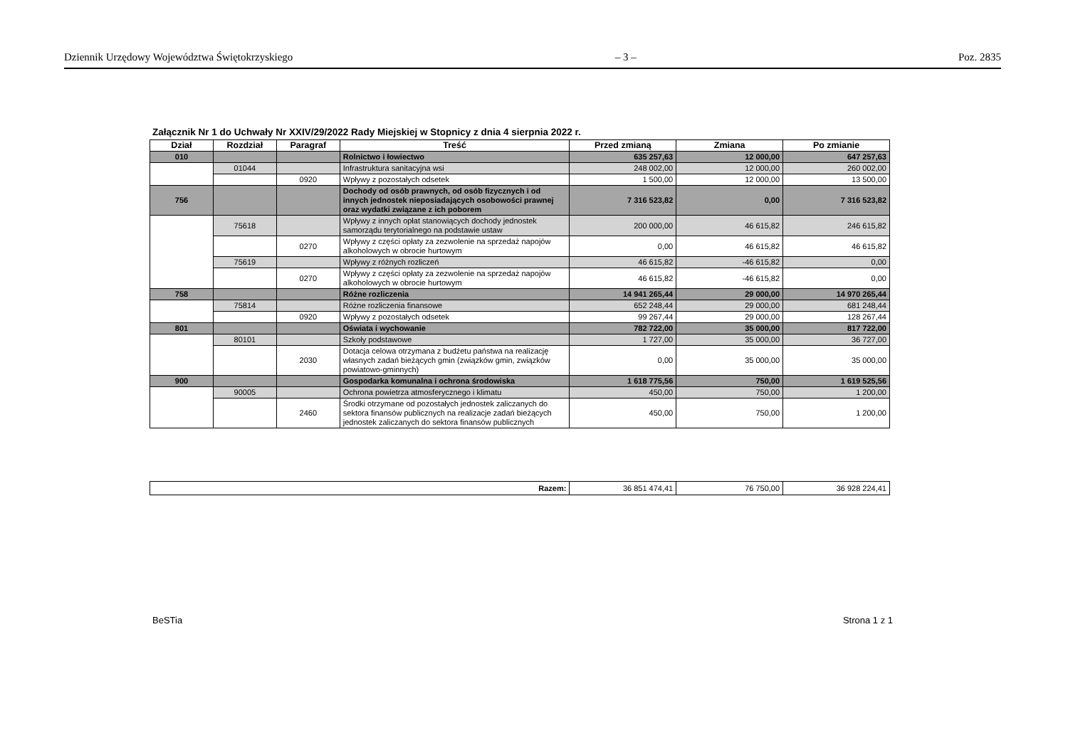Dziennik Urzędowy Województwa Świętokrzyskiego – 3 – Poz. 2835
Załącznik Nr 1 do Uchwały Nr XXIV/29/2022 Rady Miejskiej w Stopnicy z dnia 4 sierpnia 2022 r.
| Dział | Rozdział | Paragraf | Treść | Przed zmianą | Zmiana | Po zmianie |
| --- | --- | --- | --- | --- | --- | --- |
| 010 | | | Rolnictwo i łowiectwo | 635 257,63 | 12 000,00 | 647 257,63 |
| | 01044 | | Infrastruktura sanitacyjna wsi | 248 002,00 | 12 000,00 | 260 002,00 |
| | | 0920 | Wpływy z pozostałych odsetek | 1 500,00 | 12 000,00 | 13 500,00 |
| 756 | | | Dochody od osób prawnych, od osób fizycznych i od innych jednostek nieposiadających osobowości prawnej oraz wydatki związane z ich poborem | 7 316 523,82 | 0,00 | 7 316 523,82 |
| | 75618 | | Wpływy z innych opłat stanowiących dochody jednostek samorządu terytorialnego na podstawie ustaw | 200 000,00 | 46 615,82 | 246 615,82 |
| | | 0270 | Wpływy z części opłaty za zezwolenie na sprzedaż napojów alkoholowych w obrocie hurtowym | 0,00 | 46 615,82 | 46 615,82 |
| | 75619 | | Wpływy z różnych rozliczeń | 46 615,82 | -46 615,82 | 0,00 |
| | | 0270 | Wpływy z części opłaty za zezwolenie na sprzedaż napojów alkoholowych w obrocie hurtowym | 46 615,82 | -46 615,82 | 0,00 |
| 758 | | | Różne rozliczenia | 14 941 265,44 | 29 000,00 | 14 970 265,44 |
| | 75814 | | Różne rozliczenia finansowe | 652 248,44 | 29 000,00 | 681 248,44 |
| | | 0920 | Wpływy z pozostałych odsetek | 99 267,44 | 29 000,00 | 128 267,44 |
| 801 | | | Oświata i wychowanie | 782 722,00 | 35 000,00 | 817 722,00 |
| | 80101 | | Szkoły podstawowe | 1 727,00 | 35 000,00 | 36 727,00 |
| | | 2030 | Dotacja celowa otrzymana z budżetu państwa na realizację własnych zadań bieżących gmin (związków gmin, związków powiatowo-gminnych) | 0,00 | 35 000,00 | 35 000,00 |
| 900 | | | Gospodarka komunalna i ochrona środowiska | 1 618 775,56 | 750,00 | 1 619 525,56 |
| | 90005 | | Ochrona powietrza atmosferycznego i klimatu | 450,00 | 750,00 | 1 200,00 |
| | | 2460 | Środki otrzymane od pozostałych jednostek zaliczanych do sektora finansów publicznych na realizacje zadań bieżących jednostek zaliczanych do sektora finansów publicznych | 450,00 | 750,00 | 1 200,00 |
| Razem: | 36 851 474,41 | 76 750,00 | 36 928 224,41 |
BeSTia Strona 1 z 1